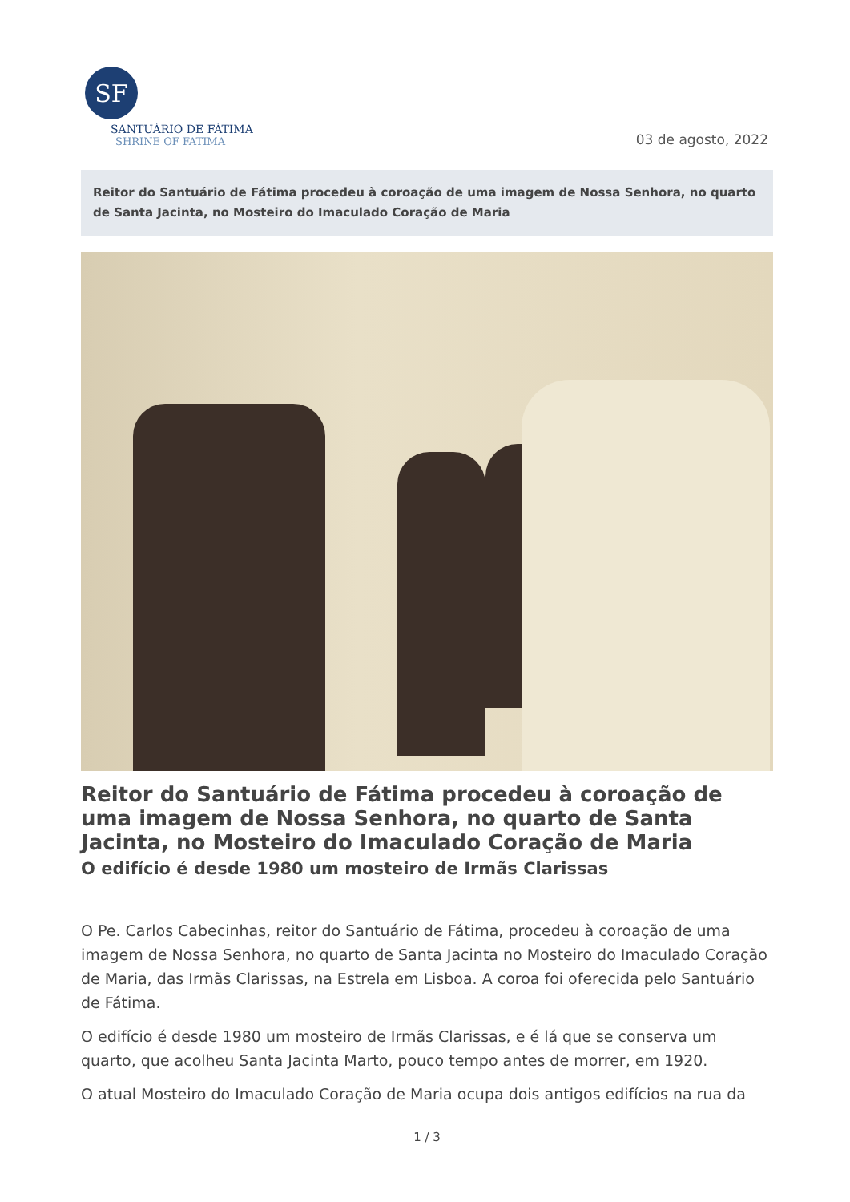SF
SANTUÁRIO DE FÁTIMA
SHRINE OF FATIMA
03 de agosto, 2022
Reitor do Santuário de Fátima procedeu à coroação de uma imagem de Nossa Senhora, no quarto de Santa Jacinta, no Mosteiro do Imaculado Coração de Maria
Reitor do Santuário de Fátima procedeu à coroação de uma imagem de Nossa Senhora, no quarto de Santa Jacinta, no Mosteiro do Imaculado Coração de Maria
O edifício é desde 1980 um mosteiro de Irmãs Clarissas
O Pe. Carlos Cabecinhas, reitor do Santuário de Fátima, procedeu à coroação de uma imagem de Nossa Senhora, no quarto de Santa Jacinta no Mosteiro do Imaculado Coração de Maria, das Irmãs Clarissas, na Estrela em Lisboa. A coroa foi oferecida pelo Santuário de Fátima.
O edifício é desde 1980 um mosteiro de Irmãs Clarissas, e é lá que se conserva um quarto, que acolheu Santa Jacinta Marto, pouco tempo antes de morrer, em 1920.
O atual Mosteiro do Imaculado Coração de Maria ocupa dois antigos edifícios na rua da
1 / 3